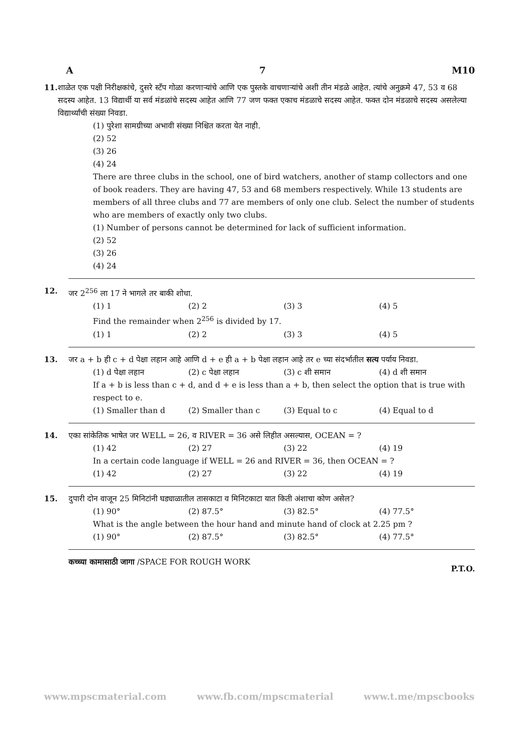A 7 M10
11. शाळेत एक पक्षी निरीक्षकांचे, दुसरे स्टँप गोळा करणाऱ्यांचे आणि एक पुस्तके वाचणाऱ्यांचे अशी तीन मंडळे आहेत. त्यांचे अनुक्रमे 47, 53 व 68 सदस्य आहेत. 13 विद्यार्थी या सर्व मंडळांचे सदस्य आहेत आणि 77 जण फक्त एकाच मंडळाचे सदस्य आहेत. फक्त दोन मंडळाचे सदस्य असलेल्या विद्यार्थ्यांची संख्या निवडा.
(1) पुरेशा सामग्रीच्या अभावी संख्या निश्चित करता येत नाही.
(2) 52
(3) 26
(4) 24
There are three clubs in the school, one of bird watchers, another of stamp collectors and one of book readers. They are having 47, 53 and 68 members respectively. While 13 students are members of all three clubs and 77 are members of only one club. Select the number of students who are members of exactly only two clubs.
(1) Number of persons cannot be determined for lack of sufficient information.
(2) 52
(3) 26
(4) 24
12. जर 2<sup>256</sup> ला 17 ने भागले तर बाकी शोधा.
(1) 1 (2) 2 (3) 3 (4) 5
Find the remainder when 2<sup>256</sup> is divided by 17.
(1) 1 (2) 2 (3) 3 (4) 5
13. जर a + b ही c + d पेक्षा लहान आहे आणि d + e ही a + b पेक्षा लहान आहे तर e च्या संदर्भातील सत्य पर्याय निवडा.
(1) d पेक्षा लहान (2) c पेक्षा लहान (3) c शी समान (4) d शी समान
If a + b is less than c + d, and d + e is less than a + b, then select the option that is true with respect to e.
(1) Smaller than d (2) Smaller than c (3) Equal to c (4) Equal to d
14. एका सांकेतिक भाषेत जर WELL = 26, व RIVER = 36 असे लिहीत असल्यास, OCEAN = ?
(1) 42 (2) 27 (3) 22 (4) 19
In a certain code language if WELL = 26 and RIVER = 36, then OCEAN = ?
(1) 42 (2) 27 (3) 22 (4) 19
15. दुपारी दोन वाजून 25 मिनिटांनी घड्याळातील तासकाटा व मिनिटकाटा यात किती अंशाचा कोण असेल?
(1) 90° (2) 87.5° (3) 82.5° (4) 77.5°
What is the angle between the hour hand and minute hand of clock at 2.25 pm ?
(1) 90° (2) 87.5° (3) 82.5° (4) 77.5°
कच्च्या कामासाठी जागा /SPACE FOR ROUGH WORK P.T.O.
www.mpscmaterial.com www.fb.com/mpscmaterial www.t.me/mpscbooks